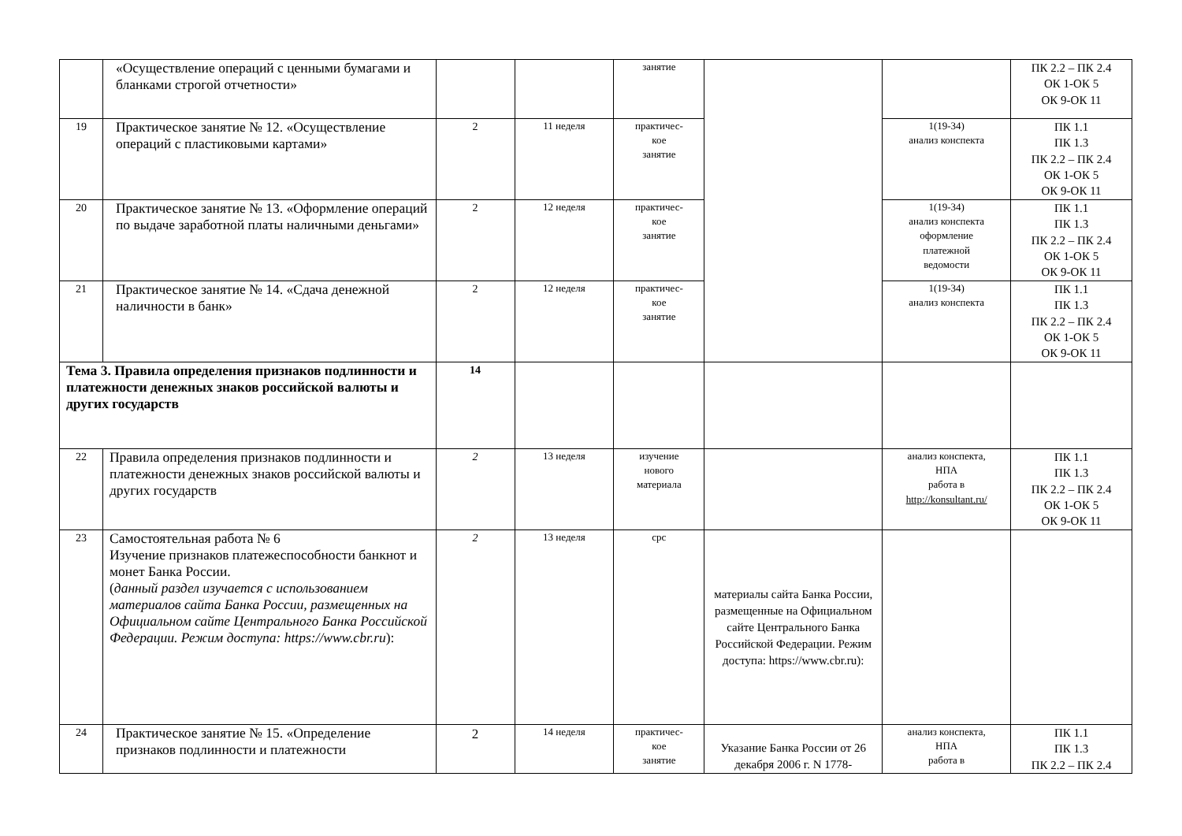| | «Осуществление операций с ценными бумагами и бланками строгой отчетности» | | | занятие | | | ПК 2.2 – ПК 2.4 ОК 1-ОК 5 ОК 9-ОК 11 |
| 19 | Практическое занятие № 12. «Осуществление операций с пластиковыми картами» | 2 | 11 неделя | практичес- кое занятие | | 1(19-34) анализ конспекта | ПК 1.1 ПК 1.3 ПК 2.2 – ПК 2.4 ОК 1-ОК 5 ОК 9-ОК 11 |
| 20 | Практическое занятие № 13. «Оформление операций по выдаче заработной платы наличными деньгами» | 2 | 12 неделя | практичес- кое занятие | | 1(19-34) анализ конспекта оформление платежной ведомости | ПК 1.1 ПК 1.3 ПК 2.2 – ПК 2.4 ОК 1-ОК 5 ОК 9-ОК 11 |
| 21 | Практическое занятие № 14. «Сдача денежной наличности в банк» | 2 | 12 неделя | практичес- кое занятие | | 1(19-34) анализ конспекта | ПК 1.1 ПК 1.3 ПК 2.2 – ПК 2.4 ОК 1-ОК 5 ОК 9-ОК 11 |
| Тема 3. Правила определения признаков подлинности и платежности денежных знаков российской валюты и других государств | | 14 | | | | | |
| 22 | Правила определения признаков подлинности и платежности денежных знаков российской валюты и других государств | 2 | 13 неделя | изучение нового материала | | анализ конспекта, НПА работа в http://konsultant.ru/ | ПК 1.1 ПК 1.3 ПК 2.2 – ПК 2.4 ОК 1-ОК 5 ОК 9-ОК 11 |
| 23 | Самостоятельная работа № 6 Изучение признаков платежеспособности банкнот и монет Банка России. ( данный раздел изучается с использованием материалов сайта Банка России, размещенных на Официальном сайте Центрального Банка Российской Федерации. Режим доступа: https://www.cbr.ru ): | 2 | 13 неделя | срс | материалы сайта Банка России, размещенные на Официальном сайте Центрального Банка Российской Федерации. Режим доступа: https://www.cbr.ru): | | |
| 24 | Практическое занятие № 15. «Определение признаков подлинности и платежности | 2 | 14 неделя | практичес- кое занятие | Указание Банка России от 26 декабря 2006 г. N 1778- | анализ конспекта, НПА работа в | ПК 1.1 ПК 1.3 ПК 2.2 – ПК 2.4 |